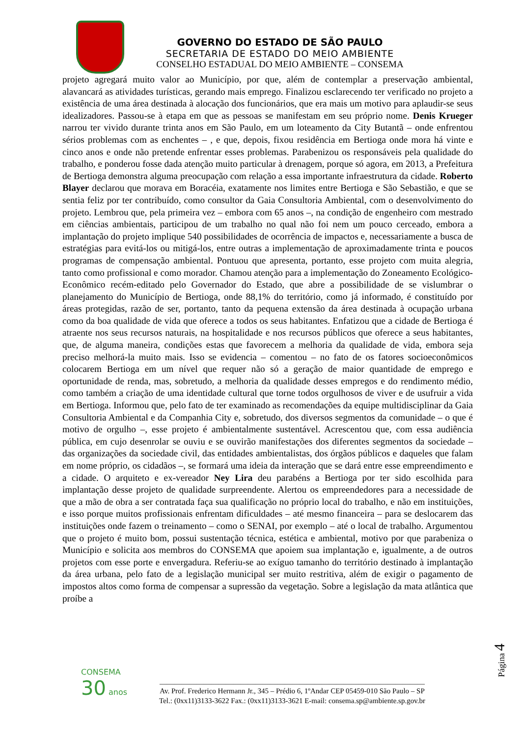GOVERNO DO ESTADO DE SÃO PAULO
SECRETARIA DE ESTADO DO MEIO AMBIENTE
CONSELHO ESTADUAL DO MEIO AMBIENTE – CONSEMA
projeto agregará muito valor ao Município, por que, além de contemplar a preservação ambiental, alavancará as atividades turísticas, gerando mais emprego. Finalizou esclarecendo ter verificado no projeto a existência de uma área destinada à alocação dos funcionários, que era mais um motivo para aplaudir-se seus idealizadores. Passou-se à etapa em que as pessoas se manifestam em seu próprio nome. Denis Krueger narrou ter vivido durante trinta anos em São Paulo, em um loteamento da City Butantã – onde enfrentou sérios problemas com as enchentes – , e que, depois, fixou residência em Bertioga onde mora há vinte e cinco anos e onde não pretende enfrentar esses problemas. Parabenizou os responsáveis pela qualidade do trabalho, e ponderou fosse dada atenção muito particular à drenagem, porque só agora, em 2013, a Prefeitura de Bertioga demonstra alguma preocupação com relação a essa importante infraestrutura da cidade. Roberto Blayer declarou que morava em Boracéia, exatamente nos limites entre Bertioga e São Sebastião, e que se sentia feliz por ter contribuído, como consultor da Gaia Consultoria Ambiental, com o desenvolvimento do projeto. Lembrou que, pela primeira vez – embora com 65 anos –, na condição de engenheiro com mestrado em ciências ambientais, participou de um trabalho no qual não foi nem um pouco cerceado, embora a implantação do projeto implique 540 possibilidades de ocorrência de impactos e, necessariamente a busca de estratégias para evitá-los ou mitigá-los, entre outras a implementação de aproximadamente trinta e poucos programas de compensação ambiental. Pontuou que apresenta, portanto, esse projeto com muita alegria, tanto como profissional e como morador. Chamou atenção para a implementação do Zoneamento Ecológico-Econômico recém-editado pelo Governador do Estado, que abre a possibilidade de se vislumbrar o planejamento do Município de Bertioga, onde 88,1% do território, como já informado, é constituído por áreas protegidas, razão de ser, portanto, tanto da pequena extensão da área destinada à ocupação urbana como da boa qualidade de vida que oferece a todos os seus habitantes. Enfatizou que a cidade de Bertioga é atraente nos seus recursos naturais, na hospitalidade e nos recursos públicos que oferece a seus habitantes, que, de alguma maneira, condições estas que favorecem a melhoria da qualidade de vida, embora seja preciso melhorá-la muito mais. Isso se evidencia – comentou – no fato de os fatores socioeconômicos colocarem Bertioga em um nível que requer não só a geração de maior quantidade de emprego e oportunidade de renda, mas, sobretudo, a melhoria da qualidade desses empregos e do rendimento médio, como também a criação de uma identidade cultural que torne todos orgulhosos de viver e de usufruir a vida em Bertioga. Informou que, pelo fato de ter examinado as recomendações da equipe multidisciplinar da Gaia Consultoria Ambiental e da Companhia City e, sobretudo, dos diversos segmentos da comunidade – o que é motivo de orgulho –, esse projeto é ambientalmente sustentável. Acrescentou que, com essa audiência pública, em cujo desenrolar se ouviu e se ouvirão manifestações dos diferentes segmentos da sociedade – das organizações da sociedade civil, das entidades ambientalistas, dos órgãos públicos e daqueles que falam em nome próprio, os cidadãos –, se formará uma ideia da interação que se dará entre esse empreendimento e a cidade. O arquiteto e ex-vereador Ney Lira deu parabéns a Bertioga por ter sido escolhida para implantação desse projeto de qualidade surpreendente. Alertou os empreendedores para a necessidade de que a mão de obra a ser contratada faça sua qualificação no próprio local do trabalho, e não em instituições, e isso porque muitos profissionais enfrentam dificuldades – até mesmo financeira – para se deslocarem das instituições onde fazem o treinamento – como o SENAI, por exemplo – até o local de trabalho. Argumentou que o projeto é muito bom, possui sustentação técnica, estética e ambiental, motivo por que parabeniza o Município e solicita aos membros do CONSEMA que apoiem sua implantação e, igualmente, a de outros projetos com esse porte e envergadura. Referiu-se ao exíguo tamanho do território destinado à implantação da área urbana, pelo fato de a legislação municipal ser muito restritiva, além de exigir o pagamento de impostos altos como forma de compensar a supressão da vegetação. Sobre a legislação da mata atlântica que proíbe a
Página 4
CONSEMA
30 anos
________________________________________________________________________
Av. Prof. Frederico Hermann Jr., 345 – Prédio 6, 1ºAndar CEP 05459-010 São Paulo – SP
Tel.: (0xx11)3133-3622 Fax.: (0xx11)3133-3621 E-mail: consema.sp@ambiente.sp.gov.br